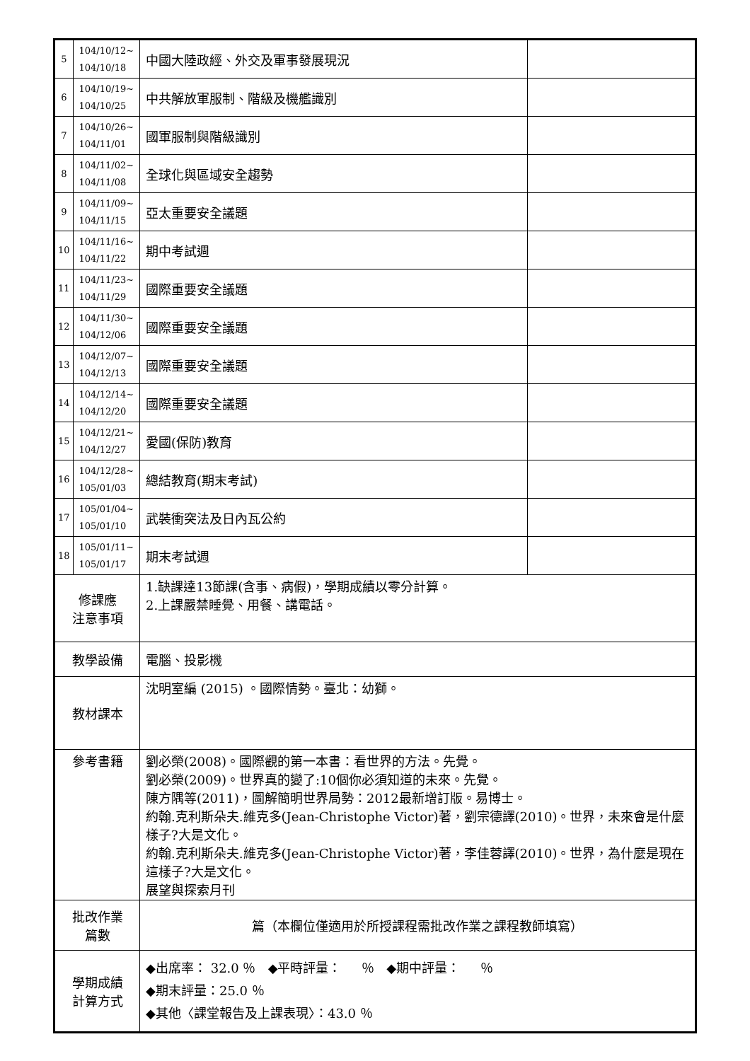| 5 | 104/10/12~ 104/10/18 | 中國大陸政經、外交及軍事發展現況 | |
| 6 | 104/10/19~ 104/10/25 | 中共解放軍服制、階級及機艦識別 | |
| 7 | 104/10/26~ 104/11/01 | 國軍服制與階級識別 | |
| 8 | 104/11/02~ 104/11/08 | 全球化與區域安全趨勢 | |
| 9 | 104/11/09~ 104/11/15 | 亞太重要安全議題 | |
| 10 | 104/11/16~ 104/11/22 | 期中考試週 | |
| 11 | 104/11/23~ 104/11/29 | 國際重要安全議題 | |
| 12 | 104/11/30~ 104/12/06 | 國際重要安全議題 | |
| 13 | 104/12/07~ 104/12/13 | 國際重要安全議題 | |
| 14 | 104/12/14~ 104/12/20 | 國際重要安全議題 | |
| 15 | 104/12/21~ 104/12/27 | 愛國(保防)教育 | |
| 16 | 104/12/28~ 105/01/03 | 總結教育(期末考試) | |
| 17 | 105/01/04~ 105/01/10 | 武裝衝突法及日內瓦公約 | |
| 18 | 105/01/11~ 105/01/17 | 期末考試週 | |
| 修課應 注意事項 | | 1.缺課達13節課(含事、病假)，學期成績以零分計算。 2.上課嚴禁睡覺、用餐、講電話。 | |
| 教學設備 | | 電腦、投影機 | |
| 教材課本 | | 沈明室編 (2015) 。國際情勢。臺北：幼獅。 | |
| 參考書籍 | | 劉必榮(2008)。國際觀的第一本書：看世界的方法。先覺。 劉必榮(2009)。世界真的變了:10個你必須知道的未來。先覺。 陳方隅等(2011)，圖解簡明世界局勢：2012最新增訂版。易博士。 約翰.克利斯朵夫.維克多(Jean-Christophe Victor)著，劉宗德譯(2010)。世界，未來會是什麼樣子?大是文化。 約翰.克利斯朵夫.維克多(Jean-Christophe Victor)著，李佳蓉譯(2010)。世界，為什麼是現在這樣子?大是文化。 展望與探索月刊 | |
| 批改作業 篇數 | | 篇（本欄位僅適用於所授課程需批改作業之課程教師填寫） | |
| 學期成績 計算方式 | | ◆出席率： 32.0 ％ ◆平時評量： ％ ◆期中評量： ％ ◆期末評量：25.0 ％ ◆其他〈課堂報告及上課表現〉：43.0 ％ | |